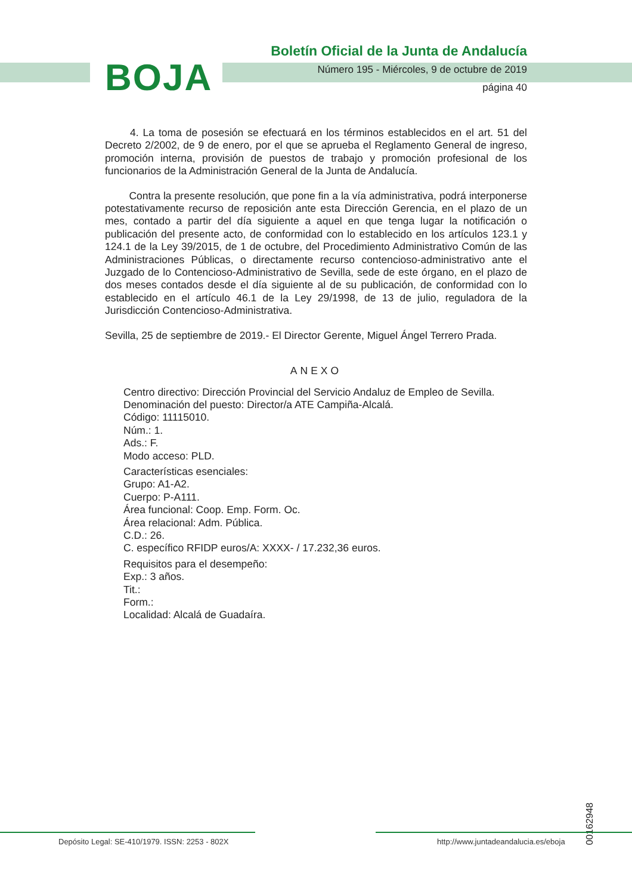BOJA
Boletín Oficial de la Junta de Andalucía
Número 195 - Miércoles, 9 de octubre de 2019
página 40
4. La toma de posesión se efectuará en los términos establecidos en el art. 51 del Decreto 2/2002, de 9 de enero, por el que se aprueba el Reglamento General de ingreso, promoción interna, provisión de puestos de trabajo y promoción profesional de los funcionarios de la Administración General de la Junta de Andalucía.
Contra la presente resolución, que pone fin a la vía administrativa, podrá interponerse potestativamente recurso de reposición ante esta Dirección Gerencia, en el plazo de un mes, contado a partir del día siguiente a aquel en que tenga lugar la notificación o publicación del presente acto, de conformidad con lo establecido en los artículos 123.1 y 124.1 de la Ley 39/2015, de 1 de octubre, del Procedimiento Administrativo Común de las Administraciones Públicas, o directamente recurso contencioso-administrativo ante el Juzgado de lo Contencioso-Administrativo de Sevilla, sede de este órgano, en el plazo de dos meses contados desde el día siguiente al de su publicación, de conformidad con lo establecido en el artículo 46.1 de la Ley 29/1998, de 13 de julio, reguladora de la Jurisdicción Contencioso-Administrativa.
Sevilla, 25 de septiembre de 2019.- El Director Gerente, Miguel Ángel Terrero Prada.
ANEXO
Centro directivo: Dirección Provincial del Servicio Andaluz de Empleo de Sevilla.
Denominación del puesto: Director/a ATE Campiña-Alcalá.
Código: 11115010.
Núm.: 1.
Ads.: F.
Modo acceso: PLD.
Características esenciales:
Grupo: A1-A2.
Cuerpo: P-A111.
Área funcional: Coop. Emp. Form. Oc.
Área relacional: Adm. Pública.
C.D.: 26.
C. específico RFIDP euros/A: XXXX- / 17.232,36 euros.
Requisitos para el desempeño:
Exp.: 3 años.
Tit.:
Form.:
Localidad: Alcalá de Guadaíra.
00162948
Depósito Legal: SE-410/1979. ISSN: 2253 - 802X
http://www.juntadeandalucia.es/eboja